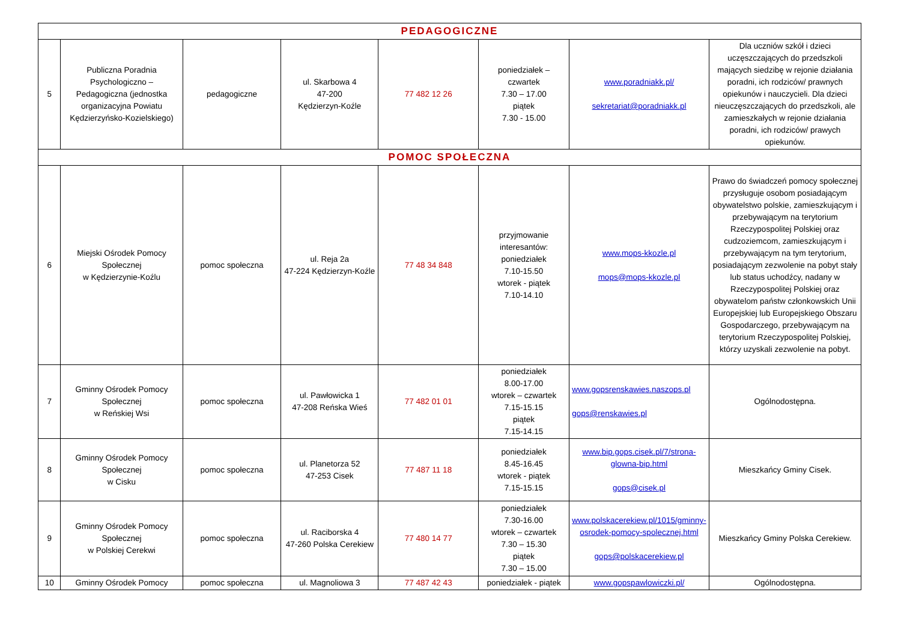| PEDAGOGICZNE | | | | | | | |
| --- | --- | --- | --- | --- | --- | --- | --- |
| 5 | Publiczna Poradnia Psychologiczno – Pedagogiczna (jednostka organizacyjna Powiatu Kędzierzyńsko-Kozielskiego) | pedagogiczne | ul. Skarbowa 4 47-200 Kędzierzyn-Koźle | 77 482 12 26 | poniedziałek – czwartek 7.30 – 17.00 piątek 7.30 - 15.00 | www.poradniakk.pl/ sekretariat@poradniakk.pl | Dla uczniów szkół i dzieci uczęszczających do przedszkoli mających siedzibę w rejonie działania poradni, ich rodziców/ prawnych opiekunów i nauczycieli. Dla dzieci nieuczęszczających do przedszkoli, ale zamieszkałych w rejonie działania poradni, ich rodziców/ prawych opiekunów. |
| POMOC SPOŁECZNA | | | | | | | |
| 6 | Miejski Ośrodek Pomocy Społecznej w Kędzierzynie-Koźlu | pomoc społeczna | ul. Reja 2a 47-224 Kędzierzyn-Koźle | 77 48 34 848 | przyjmowanie interesantów: poniedziałek 7.10-15.50 wtorek - piątek 7.10-14.10 | www.mops-kkozle.pl mops@mops-kkozle.pl | Prawo do świadczeń pomocy społecznej przysługuje osobom posiadającym obywatelstwo polskie, zamieszkującym i przebywającym na terytorium Rzeczypospolitej Polskiej oraz cudzoziemcom, zamieszkującym i przebywającym na tym terytorium, posiadającym zezwolenie na pobyt stały lub status uchodźcy, nadany w Rzeczypospolitej Polskiej oraz obywatelom państw członkowskich Unii Europejskiej lub Europejskiego Obszaru Gospodarczego, przebywającym na terytorium Rzeczypospolitej Polskiej, którzy uzyskali zezwolenie na pobyt. |
| 7 | Gminny Ośrodek Pomocy Społecznej w Reńskiej Wsi | pomoc społeczna | ul. Pawłowicka 1 47-208 Reńska Wieś | 77 482 01 01 | poniedziałek 8.00-17.00 wtorek – czwartek 7.15-15.15 piątek 7.15-14.15 | www.gopsrenskawies.naszops.pl gops@renskawies.pl | Ogólnodostępna. |
| 8 | Gminny Ośrodek Pomocy Społecznej w Cisku | pomoc społeczna | ul. Planetorza 52 47-253 Cisek | 77 487 11 18 | poniedziałek 8.45-16.45 wtorek - piątek 7.15-15.15 | www.bip.gops.cisek.pl/7/strona-glowna-bip.html gops@cisek.pl | Mieszkańcy Gminy Cisek. |
| 9 | Gminny Ośrodek Pomocy Społecznej w Polskiej Cerekwi | pomoc społeczna | ul. Raciborska 4 47-260 Polska Cerekiew | 77 480 14 77 | poniedziałek 7.30-16.00 wtorek – czwartek 7.30 – 15.30 piątek 7.30 – 15.00 | www.polskacerekiew.pl/1015/gminny-osrodek-pomocy-spolecznej.html gops@polskacerekiew.pl | Mieszkańcy Gminy Polska Cerekiew. |
| 10 | Gminny Ośrodek Pomocy | pomoc społeczna | ul. Magnoliowa 3 | 77 487 42 43 | poniedziałek - piątek | www.gopspawlowiczki.pl/ | Ogólnodostępna. |